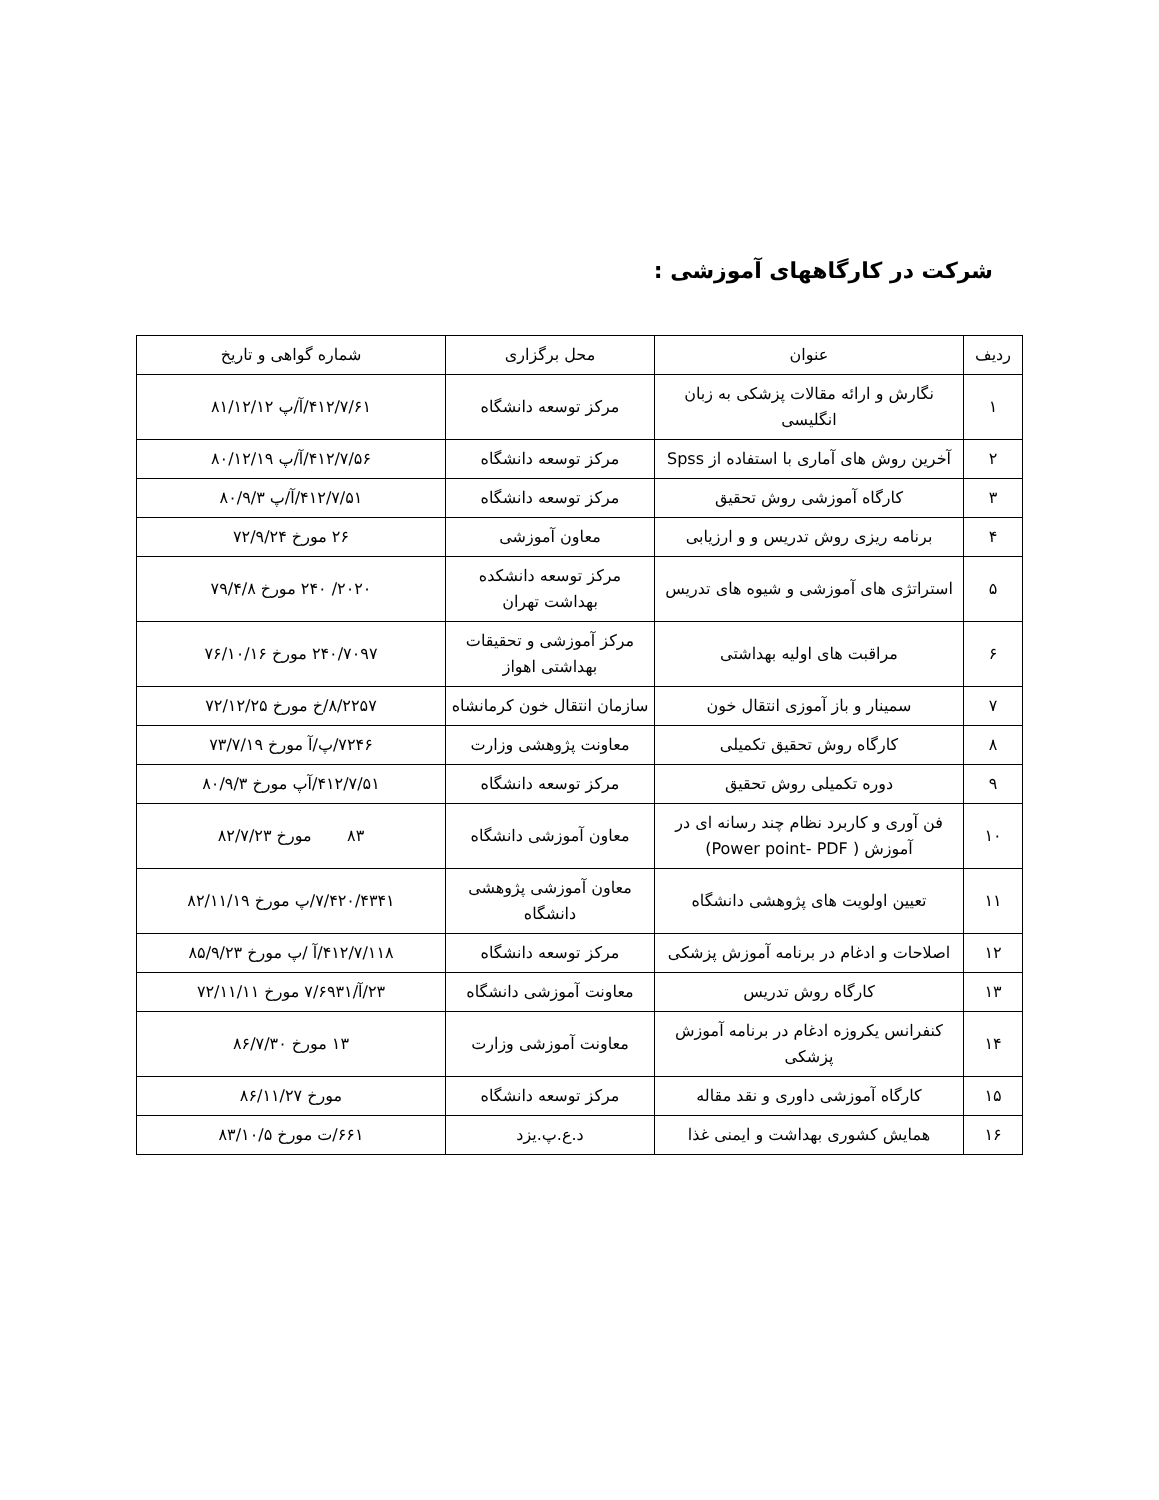شرکت در کارگاههای آموزشی :
| ردیف | عنوان | محل برگزاری | شماره گواهی و تاریخ |
| --- | --- | --- | --- |
| ۱ | نگارش و ارائه مقالات پزشکی به زبان انگلیسی | مرکز توسعه دانشگاه | ۴۱۲/۷/۶۱/آ/پ ۸۱/۱۲/۱۲ |
| ۲ | آخرین روش های آماری با استفاده از Spss | مرکز توسعه دانشگاه | ۴۱۲/۷/۵۶/آ/پ ۸۰/۱۲/۱۹ |
| ۳ | کارگاه آموزشی روش تحقیق | مرکز توسعه دانشگاه | ۴۱۲/۷/۵۱/آ/پ ۸۰/۹/۳ |
| ۴ | برنامه ریزی روش تدریس و و ارزیابی | معاون آموزشی | ۲۶ مورخ ۷۲/۹/۲۴ |
| ۵ | استراتژی های آموزشی و شیوه های تدریس | مرکز توسعه دانشکده بهداشت تهران | ۲۰۲۰/ ۲۴۰ مورخ ۷۹/۴/۸ |
| ۶ | مراقبت های اولیه بهداشتی | مرکز آموزشی و تحقیقات بهداشتی اهواز | ۲۴۰/۷۰۹۷ مورخ ۷۶/۱۰/۱۶ |
| ۷ | سمینار و باز آموزی انتقال خون | سازمان انتقال خون کرمانشاه | ۸/۲۲۵۷/خ مورخ ۷۲/۱۲/۲۵ |
| ۸ | کارگاه روش تحقیق تکمیلی | معاونت پژوهشی وزارت | ۷۲۴۶/پ/آ مورخ ۷۳/۷/۱۹ |
| ۹ | دوره تکمیلی روش تحقیق | مرکز توسعه دانشگاه | ۴۱۲/۷/۵۱/آپ مورخ ۸۰/۹/۳ |
| ۱۰ | فن آوری و کاربرد نظام چند رسانه ای در آموزش ( Power point- PDF) | معاون آموزشی دانشگاه | ۸۳ مورخ ۸۲/۷/۲۳ |
| ۱۱ | تعیین اولویت های پژوهشی دانشگاه | معاون آموزشی پژوهشی دانشگاه | ۷/۴۲۰/۴۳۴۱/پ مورخ ۸۲/۱۱/۱۹ |
| ۱۲ | اصلاحات و ادغام در برنامه آموزش پزشکی | مرکز توسعه دانشگاه | ۴۱۲/۷/۱۱۸/آ /پ مورخ ۸۵/۹/۲۳ |
| ۱۳ | کارگاه روش تدریس | معاونت آموزشی دانشگاه | ۲۳/آ/۷/۶۹۳۱ مورخ ۷۲/۱۱/۱۱ |
| ۱۴ | کنفرانس یکروزه ادغام در برنامه آموزش پزشکی | معاونت آموزشی وزارت | ۱۳ مورخ ۸۶/۷/۳۰ |
| ۱۵ | کارگاه آموزشی داوری و نقد مقاله | مرکز توسعه دانشگاه | مورخ ۸۶/۱۱/۲۷ |
| ۱۶ | همایش کشوری بهداشت و ایمنی غذا | د.ع.پ.یزد | ۶۶۱/ت مورخ ۸۳/۱۰/۵ |